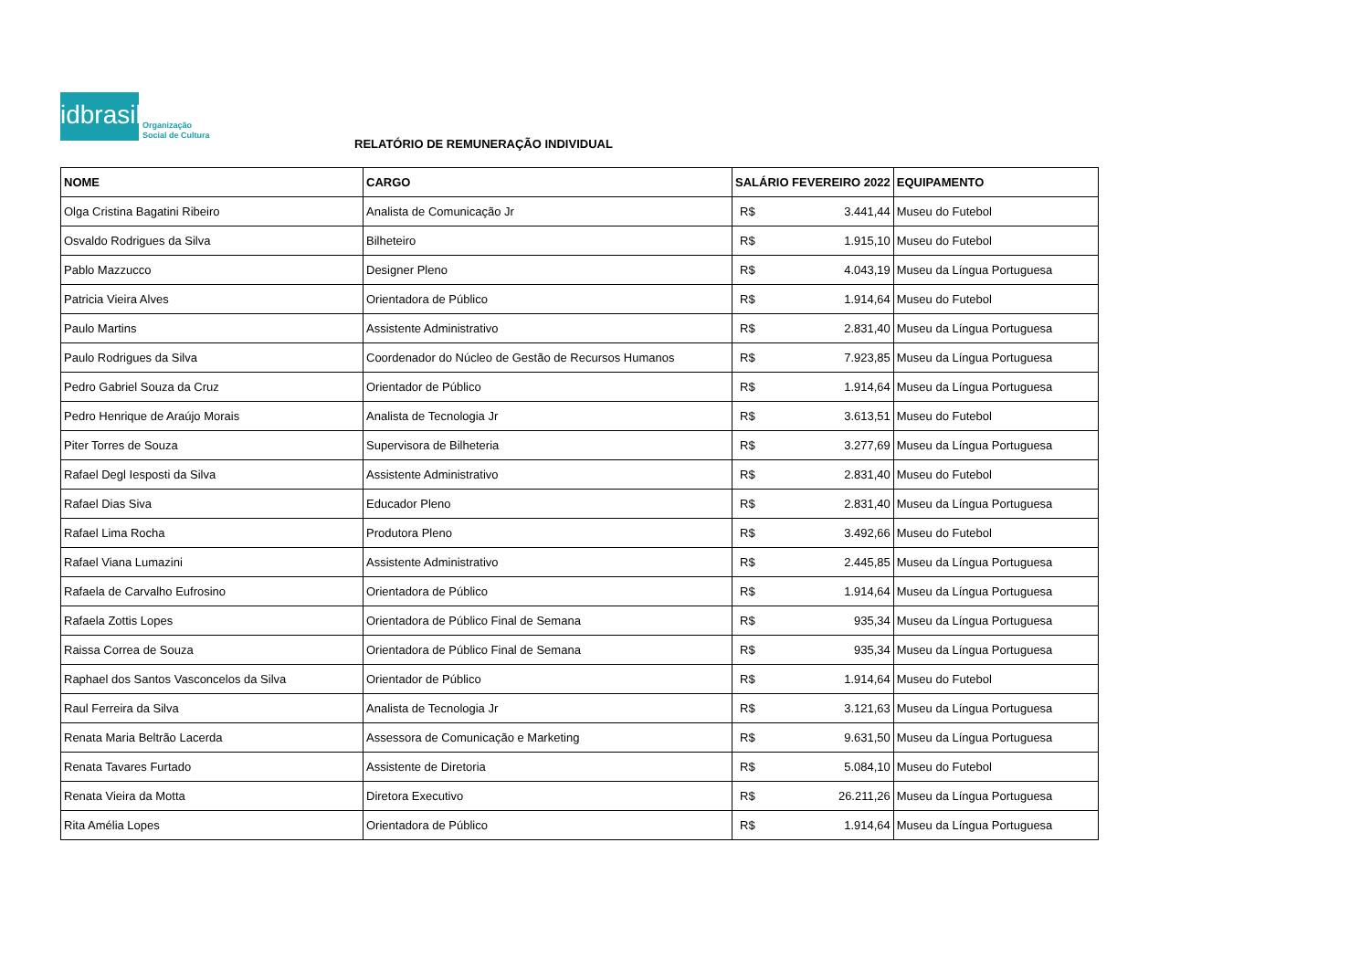idbrasil
Organização
Social de Cultura
RELATÓRIO DE REMUNERAÇÃO INDIVIDUAL
| NOME | CARGO | SALÁRIO FEVEREIRO 2022 | | EQUIPAMENTO |
| --- | --- | --- | --- | --- |
| Olga Cristina Bagatini Ribeiro | Analista de Comunicação Jr | R$ | 3.441,44 | Museu do Futebol |
| Osvaldo Rodrigues da Silva | Bilheteiro | R$ | 1.915,10 | Museu do Futebol |
| Pablo Mazzucco | Designer Pleno | R$ | 4.043,19 | Museu da Língua Portuguesa |
| Patricia Vieira Alves | Orientadora de Público | R$ | 1.914,64 | Museu do Futebol |
| Paulo Martins | Assistente Administrativo | R$ | 2.831,40 | Museu da Língua Portuguesa |
| Paulo Rodrigues da Silva | Coordenador do Núcleo de Gestão de Recursos Humanos | R$ | 7.923,85 | Museu da Língua Portuguesa |
| Pedro Gabriel Souza da Cruz | Orientador de Público | R$ | 1.914,64 | Museu da Língua Portuguesa |
| Pedro Henrique de Araújo Morais | Analista de Tecnologia Jr | R$ | 3.613,51 | Museu do Futebol |
| Piter Torres de Souza | Supervisora de Bilheteria | R$ | 3.277,69 | Museu da Língua Portuguesa |
| Rafael Degl Iesposti da Silva | Assistente Administrativo | R$ | 2.831,40 | Museu do Futebol |
| Rafael Dias Siva | Educador Pleno | R$ | 2.831,40 | Museu da Língua Portuguesa |
| Rafael Lima Rocha | Produtora Pleno | R$ | 3.492,66 | Museu do Futebol |
| Rafael Viana Lumazini | Assistente Administrativo | R$ | 2.445,85 | Museu da Língua Portuguesa |
| Rafaela de Carvalho Eufrosino | Orientadora de Público | R$ | 1.914,64 | Museu da Língua Portuguesa |
| Rafaela Zottis Lopes | Orientadora de Público Final de Semana | R$ | 935,34 | Museu da Língua Portuguesa |
| Raissa Correa de Souza | Orientadora de Público Final de Semana | R$ | 935,34 | Museu da Língua Portuguesa |
| Raphael dos Santos Vasconcelos da Silva | Orientador de Público | R$ | 1.914,64 | Museu do Futebol |
| Raul Ferreira da Silva | Analista de Tecnologia Jr | R$ | 3.121,63 | Museu da Língua Portuguesa |
| Renata Maria Beltrão Lacerda | Assessora de Comunicação e Marketing | R$ | 9.631,50 | Museu da Língua Portuguesa |
| Renata Tavares Furtado | Assistente de Diretoria | R$ | 5.084,10 | Museu do Futebol |
| Renata Vieira da Motta | Diretora Executivo | R$ | 26.211,26 | Museu da Língua Portuguesa |
| Rita Amélia Lopes | Orientadora de Público | R$ | 1.914,64 | Museu da Língua Portuguesa |